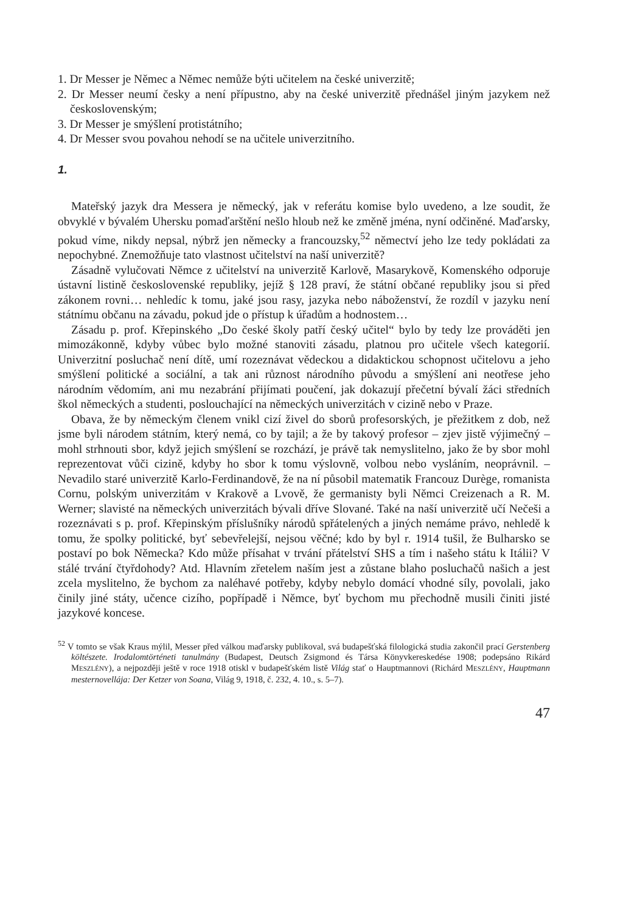1. Dr Messer je Němec a Němec nemůže býti učitelem na české univerzitě;
2. Dr Messer neumí česky a není přípustno, aby na české univerzitě přednášel jiným jazykem než československým;
3. Dr Messer je smýšlení protistátního;
4. Dr Messer svou povahou nehodí se na učitele univerzitního.
1.
Mateřský jazyk dra Messera je německý, jak v referátu komise bylo uvedeno, a lze soudit, že obvyklé v bývalém Uhersku pomaďarštění nešlo hloub než ke změně jména, nyní odčiněné. Maďarsky, pokud víme, nikdy nepsal, nýbrž jen německy a francouzsky,<sup>52</sup> němectví jeho lze tedy pokládati za nepochybné. Znemožňuje tato vlastnost učitelství na naší univerzitě?
Zásadně vylučovati Němce z učitelství na univerzitě Karlově, Masarykově, Komenského odporuje ústavní listině československé republiky, jejíž § 128 praví, že státní občané republiky jsou si před zákonem rovni… nehledíc k tomu, jaké jsou rasy, jazyka nebo náboženství, že rozdíl v jazyku není státnímu občanu na závadu, pokud jde o přístup k úřadům a hodnostem…
Zásadu p. prof. Křepinského „Do české školy patří český učitel“ bylo by tedy lze prováděti jen mimozákonně, kdyby vůbec bylo možné stanoviti zásadu, platnou pro učitele všech kategorií. Univerzitní posluchač není dítě, umí rozeznávat vědeckou a didaktickou schopnost učitelovu a jeho smýšlení politické a sociální, a tak ani různost národního původu a smýšlení ani neotřese jeho národním vědomím, ani mu nezabrání přijímati poučení, jak dokazují přečetní bývalí žáci středních škol německých a studenti, poslouchající na německých univerzitách v cizině nebo v Praze.
Obava, že by německým členem vnikl cizí živel do sborů profesorských, je přežitkem z dob, než jsme byli národem státním, který nemá, co by tajil; a že by takový profesor – zjev jistě výjimečný – mohl strhnouti sbor, když jejich smýšlení se rozchází, je právě tak nemyslitelno, jako že by sbor mohl reprezentovat vůči cizině, kdyby ho sbor k tomu výslovně, volbou nebo vysláním, neoprávnil. – Nevadilo staré univerzitě Karlo-Ferdinandově, že na ní působil matematik Francouz Durège, romanista Cornu, polským univerzitám v Krakově a Lvově, že germanisty byli Němci Creizenach a R. M. Werner; slavisté na německých univerzitách bývali dříve Slované. Také na naší univerzitě učí Nečeši a rozeznávati s p. prof. Křepinským příslušníky národů spřátelených a jiných nemáme právo, nehledě k tomu, že spolky politické, byť sebevřelejší, nejsou věčné; kdo by byl r. 1914 tušil, že Bulharsko se postaví po bok Německa? Kdo může přísahat v trvání přátelství SHS a tím i našeho státu k Itálii? V stálé trvání čtyřdohody? Atd. Hlavním zřetelem naším jest a zůstane blaho posluchačů našich a jest zcela myslitelno, že bychom za naléhavé potřeby, kdyby nebylo domácí vhodné síly, povolali, jako činily jiné státy, učence cizího, popřípadě i Němce, byť bychom mu přechodně musili činiti jisté jazykové koncese.
<sup>52</sup> V tomto se však Kraus mýlil, Messer před válkou maďarsky publikoval, svá budapešťská filologická studia zakončil prací Gerstenberg költészete. Irodalomtörténeti tanulmány (Budapest, Deutsch Zsigmond és Társa Könyvkereskedése 1908; podepsáno Rikárd MESZLÉNY), a nejpozději ještě v roce 1918 otiskl v budapešťském listě Világ stať o Hauptmannovi (Richárd MESZLÉNY, Hauptmann mesternovellája: Der Ketzer von Soana, Világ 9, 1918, č. 232, 4. 10., s. 5–7).
47